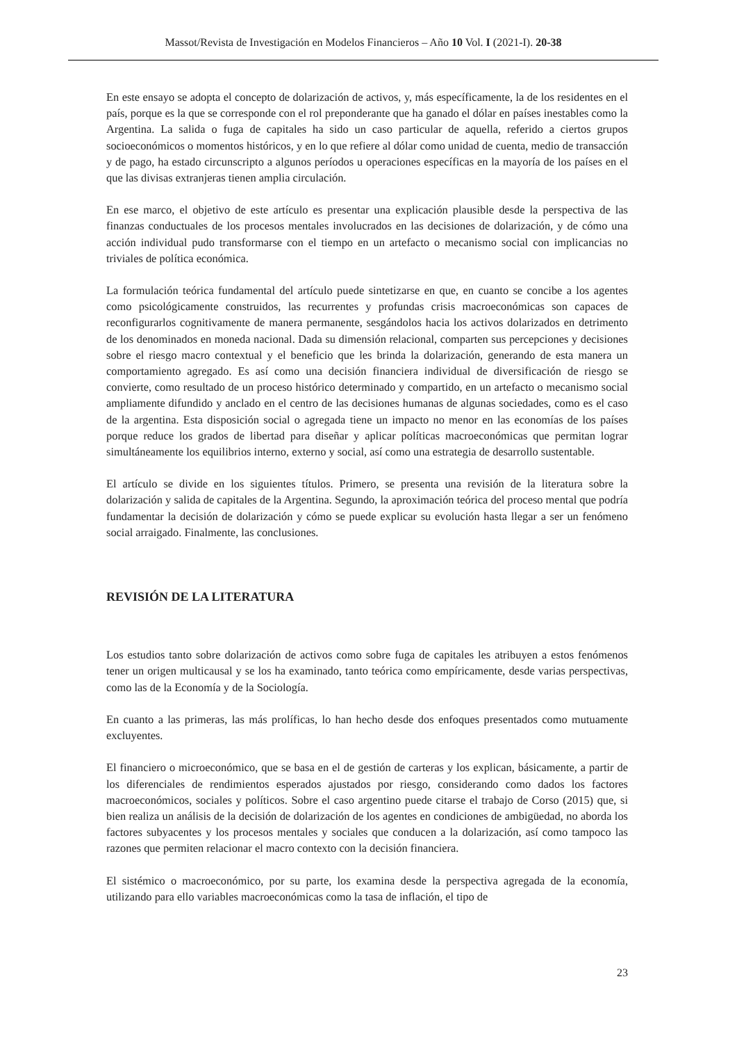Massot/Revista de Investigación en Modelos Financieros – Año 10 Vol. I (2021-I). 20-38
En este ensayo se adopta el concepto de dolarización de activos, y, más específicamente, la de los residentes en el país, porque es la que se corresponde con el rol preponderante que ha ganado el dólar en países inestables como la Argentina. La salida o fuga de capitales ha sido un caso particular de aquella, referido a ciertos grupos socioeconómicos o momentos históricos, y en lo que refiere al dólar como unidad de cuenta, medio de transacción y de pago, ha estado circunscripto a algunos períodos u operaciones específicas en la mayoría de los países en el que las divisas extranjeras tienen amplia circulación.
En ese marco, el objetivo de este artículo es presentar una explicación plausible desde la perspectiva de las finanzas conductuales de los procesos mentales involucrados en las decisiones de dolarización, y de cómo una acción individual pudo transformarse con el tiempo en un artefacto o mecanismo social con implicancias no triviales de política económica.
La formulación teórica fundamental del artículo puede sintetizarse en que, en cuanto se concibe a los agentes como psicológicamente construidos, las recurrentes y profundas crisis macroeconómicas son capaces de reconfigurarlos cognitivamente de manera permanente, sesgándolos hacia los activos dolarizados en detrimento de los denominados en moneda nacional. Dada su dimensión relacional, comparten sus percepciones y decisiones sobre el riesgo macro contextual y el beneficio que les brinda la dolarización, generando de esta manera un comportamiento agregado. Es así como una decisión financiera individual de diversificación de riesgo se convierte, como resultado de un proceso histórico determinado y compartido, en un artefacto o mecanismo social ampliamente difundido y anclado en el centro de las decisiones humanas de algunas sociedades, como es el caso de la argentina. Esta disposición social o agregada tiene un impacto no menor en las economías de los países porque reduce los grados de libertad para diseñar y aplicar políticas macroeconómicas que permitan lograr simultáneamente los equilibrios interno, externo y social, así como una estrategia de desarrollo sustentable.
El artículo se divide en los siguientes títulos. Primero, se presenta una revisión de la literatura sobre la dolarización y salida de capitales de la Argentina. Segundo, la aproximación teórica del proceso mental que podría fundamentar la decisión de dolarización y cómo se puede explicar su evolución hasta llegar a ser un fenómeno social arraigado. Finalmente, las conclusiones.
REVISIÓN DE LA LITERATURA
Los estudios tanto sobre dolarización de activos como sobre fuga de capitales les atribuyen a estos fenómenos tener un origen multicausal y se los ha examinado, tanto teórica como empíricamente, desde varias perspectivas, como las de la Economía y de la Sociología.
En cuanto a las primeras, las más prolíficas, lo han hecho desde dos enfoques presentados como mutuamente excluyentes.
El financiero o microeconómico, que se basa en el de gestión de carteras y los explican, básicamente, a partir de los diferenciales de rendimientos esperados ajustados por riesgo, considerando como dados los factores macroeconómicos, sociales y políticos. Sobre el caso argentino puede citarse el trabajo de Corso (2015) que, si bien realiza un análisis de la decisión de dolarización de los agentes en condiciones de ambigüedad, no aborda los factores subyacentes y los procesos mentales y sociales que conducen a la dolarización, así como tampoco las razones que permiten relacionar el macro contexto con la decisión financiera.
El sistémico o macroeconómico, por su parte, los examina desde la perspectiva agregada de la economía, utilizando para ello variables macroeconómicas como la tasa de inflación, el tipo de
23